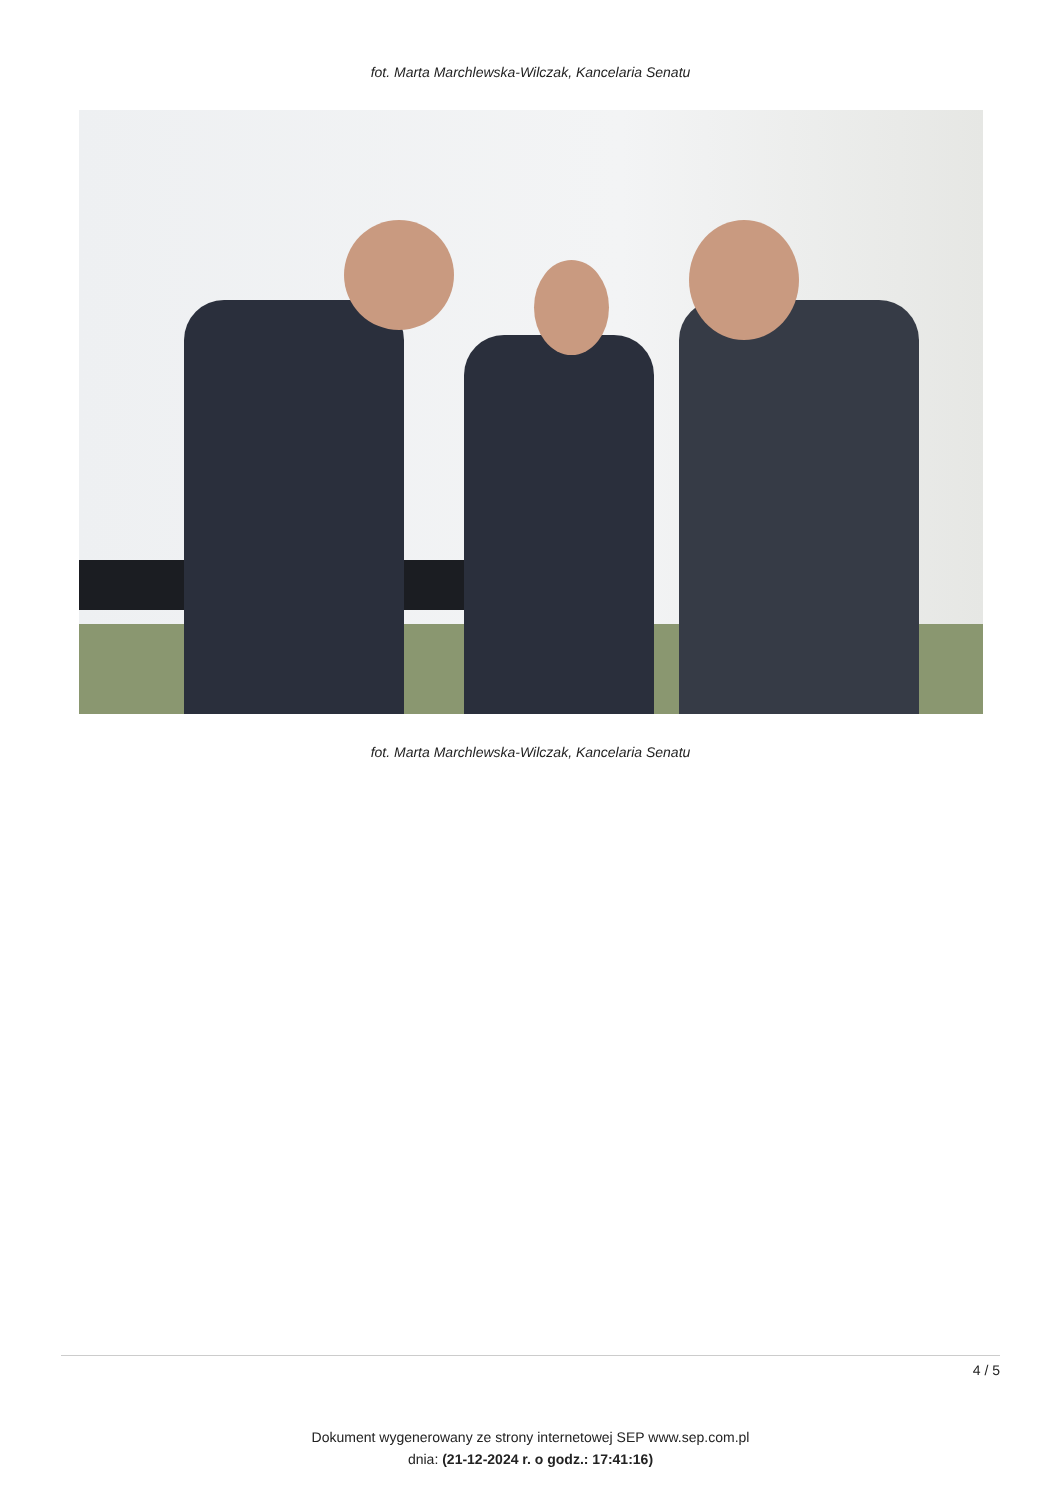fot. Marta Marchlewska-Wilczak, Kancelaria Senatu
fot. Marta Marchlewska-Wilczak, Kancelaria Senatu
4 / 5
Dokument wygenerowany ze strony internetowej SEP www.sep.com.pl
dnia: (21-12-2024 r. o godz.: 17:41:16)